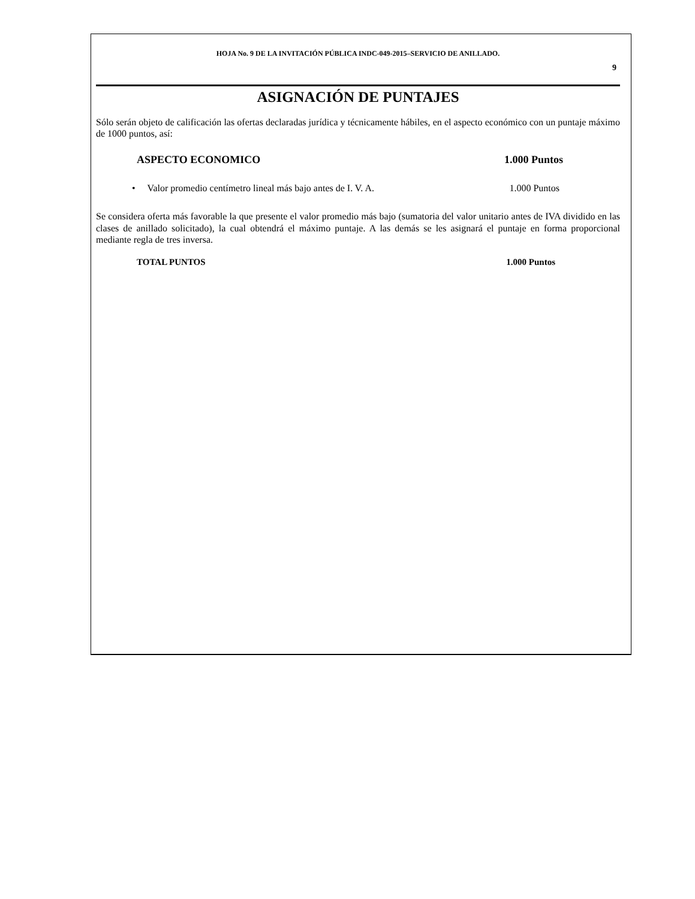HOJA No. 9 DE LA INVITACIÓN PÚBLICA INDC-049-2015–SERVICIO DE ANILLADO.
9
ASIGNACIÓN DE PUNTAJES
Sólo serán objeto de calificación las ofertas declaradas jurídica y técnicamente hábiles, en el aspecto económico con un puntaje máximo de 1000 puntos, así:
ASPECTO ECONOMICO 1.000 Puntos
• Valor promedio centímetro lineal más bajo antes de I. V. A. 1.000 Puntos
Se considera oferta más favorable la que presente el valor promedio más bajo (sumatoria del valor unitario antes de IVA dividido en las clases de anillado solicitado), la cual obtendrá el máximo puntaje. A las demás se les asignará el puntaje en forma proporcional mediante regla de tres inversa.
TOTAL PUNTOS 1.000 Puntos